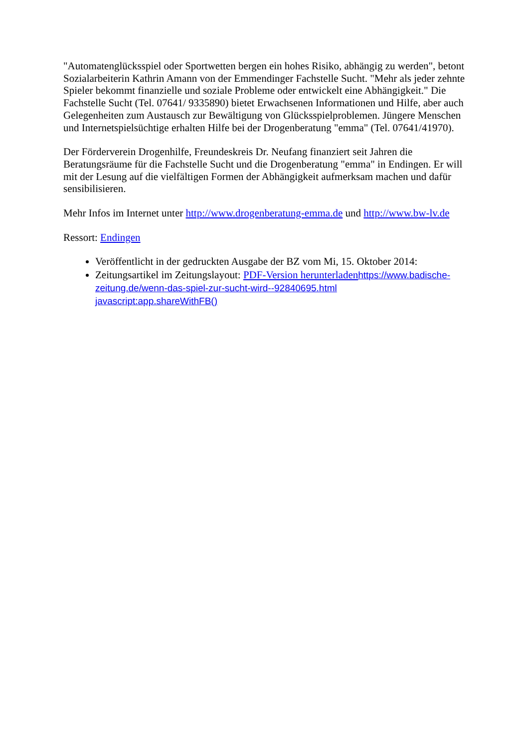"Automatenglücksspiel oder Sportwetten bergen ein hohes Risiko, abhängig zu werden", betont Sozialarbeiterin Kathrin Amann von der Emmendinger Fachstelle Sucht. "Mehr als jeder zehnte Spieler bekommt finanzielle und soziale Probleme oder entwickelt eine Abhängigkeit." Die Fachstelle Sucht (Tel. 07641/ 9335890) bietet Erwachsenen Informationen und Hilfe, aber auch Gelegenheiten zum Austausch zur Bewältigung von Glücksspielproblemen. Jüngere Menschen und Internetspielsüchtige erhalten Hilfe bei der Drogenberatung "emma" (Tel. 07641/41970).
Der Förderverein Drogenhilfe, Freundeskreis Dr. Neufang finanziert seit Jahren die Beratungsräume für die Fachstelle Sucht und die Drogenberatung "emma" in Endingen. Er will mit der Lesung auf die vielfältigen Formen der Abhängigkeit aufmerksam machen und dafür sensibilisieren.
Mehr Infos im Internet unter http://www.drogenberatung-emma.de und http://www.bw-lv.de
Ressort: Endingen
Veröffentlicht in der gedruckten Ausgabe der BZ vom Mi, 15. Oktober 2014:
Zeitungsartikel im Zeitungslayout: PDF-Version herunterladen https://www.badische-zeitung.de/wenn-das-spiel-zur-sucht-wird--92840695.html
javascript:app.shareWithFB()